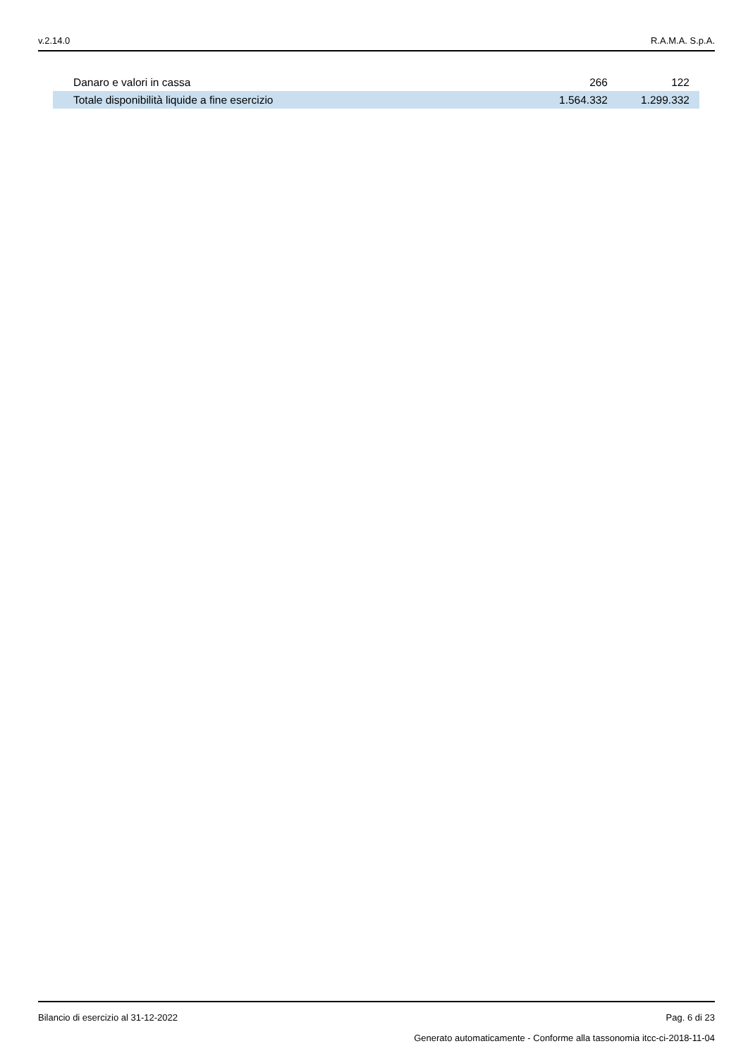v.2.14.0 R.A.M.A. S.p.A.
| Danaro e valori in cassa | 266 | 122 |
| Totale disponibilità liquide a fine esercizio | 1.564.332 | 1.299.332 |
Bilancio di esercizio al 31-12-2022 Pag. 6 di 23
Generato automaticamente - Conforme alla tassonomia itcc-ci-2018-11-04